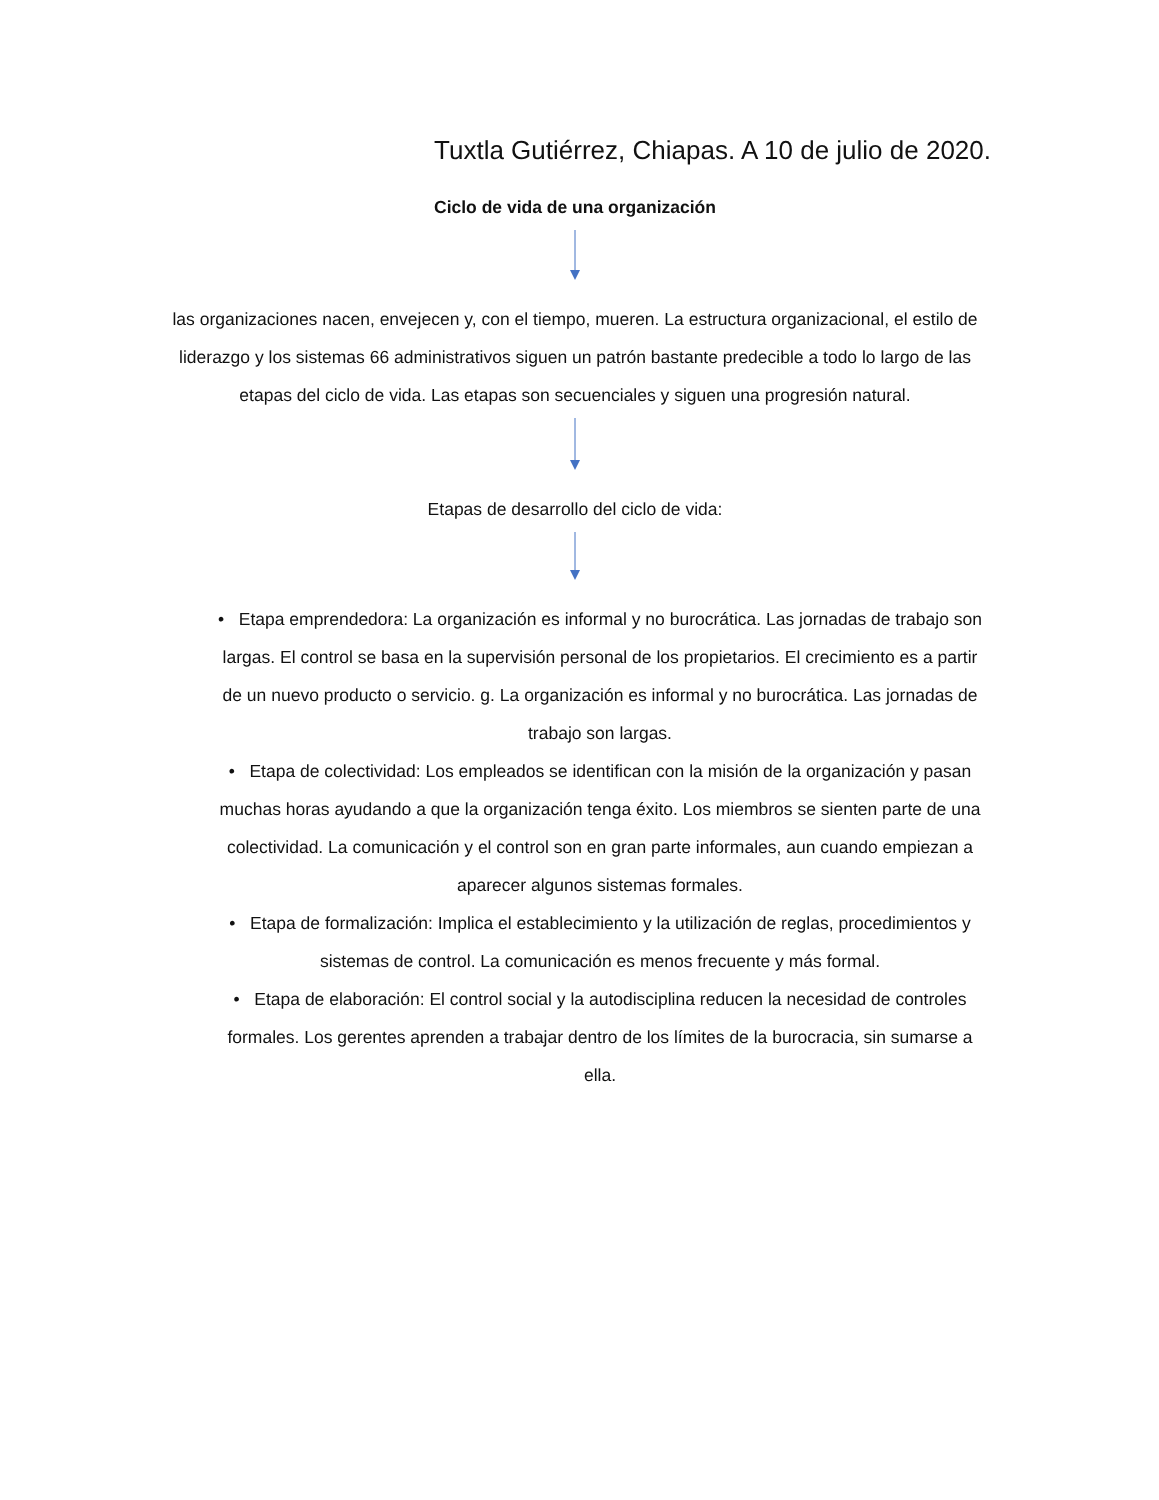Tuxtla Gutiérrez, Chiapas. A 10 de julio de 2020.
Ciclo de vida de una organización
las organizaciones nacen, envejecen y, con el tiempo, mueren. La estructura organizacional, el estilo de liderazgo y los sistemas 66 administrativos siguen un patrón bastante predecible a todo lo largo de las etapas del ciclo de vida. Las etapas son secuenciales y siguen una progresión natural.
Etapas de desarrollo del ciclo de vida:
• Etapa emprendedora: La organización es informal y no burocrática. Las jornadas de trabajo son largas. El control se basa en la supervisión personal de los propietarios. El crecimiento es a partir de un nuevo producto o servicio. g. La organización es informal y no burocrática. Las jornadas de trabajo son largas.
• Etapa de colectividad: Los empleados se identifican con la misión de la organización y pasan muchas horas ayudando a que la organización tenga éxito. Los miembros se sienten parte de una colectividad. La comunicación y el control son en gran parte informales, aun cuando empiezan a aparecer algunos sistemas formales.
• Etapa de formalización: Implica el establecimiento y la utilización de reglas, procedimientos y sistemas de control. La comunicación es menos frecuente y más formal.
• Etapa de elaboración: El control social y la autodisciplina reducen la necesidad de controles formales. Los gerentes aprenden a trabajar dentro de los límites de la burocracia, sin sumarse a ella.